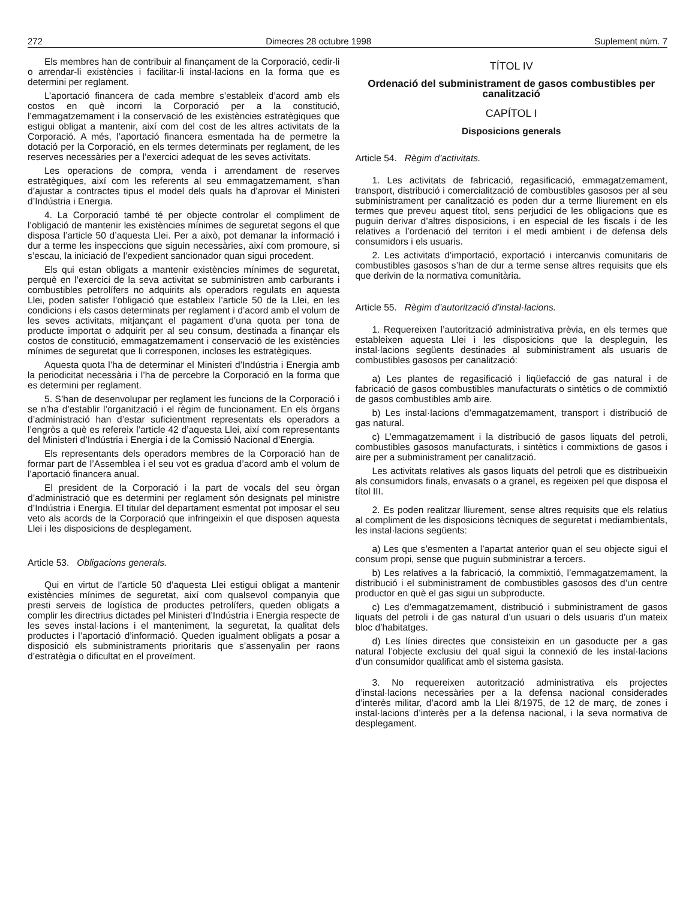272 Dimecres 28 octubre 1998 Suplement núm. 7
Els membres han de contribuir al finançament de la Corporació, cedir-li o arrendar-li existències i facilitar-li instal·lacions en la forma que es determini per reglament.
L’aportació financera de cada membre s’estableix d’acord amb els costos en què incorri la Corporació per a la constitució, l’emmagatzemament i la conservació de les existències estratègiques que estigui obligat a mantenir, així com del cost de les altres activitats de la Corporació. A més, l’aportació financera esmentada ha de permetre la dotació per la Corporació, en els termes determinats per reglament, de les reserves necessàries per a l’exercici adequat de les seves activitats.
Les operacions de compra, venda i arrendament de reserves estratègiques, així com les referents al seu emmagatzemament, s’han d’ajustar a contractes tipus el model dels quals ha d’aprovar el Ministeri d’Indústria i Energia.
4. La Corporació també té per objecte controlar el compliment de l’obligació de mantenir les existències mínimes de seguretat segons el que disposa l’article 50 d’aquesta Llei. Per a això, pot demanar la informació i dur a terme les inspeccions que siguin necessàries, així com promoure, si s’escau, la iniciació de l’expedient sancionador quan sigui procedent.
Els qui estan obligats a mantenir existències mínimes de seguretat, perquè en l’exercici de la seva activitat se subministren amb carburants i combustibles petrolífers no adquirits als operadors regulats en aquesta Llei, poden satisfer l’obligació que estableix l’article 50 de la Llei, en les condicions i els casos determinats per reglament i d’acord amb el volum de les seves activitats, mitjançant el pagament d’una quota per tona de producte importat o adquirit per al seu consum, destinada a finançar els costos de constitució, emmagatzemament i conservació de les existències mínimes de seguretat que li corresponen, incloses les estratègiques.
Aquesta quota l’ha de determinar el Ministeri d’Indústria i Energia amb la periodicitat necessària i l’ha de percebre la Corporació en la forma que es determini per reglament.
5. S’han de desenvolupar per reglament les funcions de la Corporació i se n’ha d’establir l’organització i el règim de funcionament. En els òrgans d’administració han d’estar suficientment representats els operadors a l’engròs a què es refereix l’article 42 d’aquesta Llei, així com representants del Ministeri d’Indústria i Energia i de la Comissió Nacional d’Energia.
Els representants dels operadors membres de la Corporació han de formar part de l’Assemblea i el seu vot es gradua d’acord amb el volum de l’aportació financera anual.
El president de la Corporació i la part de vocals del seu òrgan d’administració que es determini per reglament són designats pel ministre d’Indústria i Energia. El titular del departament esmentat pot imposar el seu veto als acords de la Corporació que infringeixin el que disposen aquesta Llei i les disposicions de desplegament.
Article 53. Obligacions generals.
Qui en virtut de l’article 50 d’aquesta Llei estigui obligat a mantenir existències mínimes de seguretat, així com qualsevol companyia que presti serveis de logística de productes petrolífers, queden obligats a complir les directrius dictades pel Ministeri d’Indústria i Energia respecte de les seves instal·lacions i el manteniment, la seguretat, la qualitat dels productes i l’aportació d’informació. Queden igualment obligats a posar a disposició els subministraments prioritaris que s’assenyalin per raons d’estratègia o dificultat en el proveïment.
TÍTOL IV
Ordenació del subministrament de gasos combustibles per canalització
CAPÍTOL I
Disposicions generals
Article 54. Règim d’activitats.
1. Les activitats de fabricació, regasificació, emmagatzemament, transport, distribució i comercialització de combustibles gasosos per al seu subministrament per canalització es poden dur a terme lliurement en els termes que preveu aquest títol, sens perjudici de les obligacions que es puguin derivar d’altres disposicions, i en especial de les fiscals i de les relatives a l’ordenació del territori i el medi ambient i de defensa dels consumidors i els usuaris.
2. Les activitats d’importació, exportació i intercanvis comunitaris de combustibles gasosos s’han de dur a terme sense altres requisits que els que derivin de la normativa comunitària.
Article 55. Règim d’autorització d’instal·lacions.
1. Requereixen l’autorització administrativa prèvia, en els termes que estableixen aquesta Llei i les disposicions que la despleguin, les instal·lacions següents destinades al subministrament als usuaris de combustibles gasosos per canalització:
a) Les plantes de regasificació i liqüefacció de gas natural i de fabricació de gasos combustibles manufacturats o sintètics o de commixtió de gasos combustibles amb aire.
b) Les instal·lacions d’emmagatzemament, transport i distribució de gas natural.
c) L’emmagatzemament i la distribució de gasos liquats del petroli, combustibles gasosos manufacturats, i sintètics i commixtions de gasos i aire per a subministrament per canalització.
Les activitats relatives als gasos liquats del petroli que es distribueixin als consumidors finals, envasats o a granel, es regeixen pel que disposa el títol III.
2. Es poden realitzar lliurement, sense altres requisits que els relatius al compliment de les disposicions tècniques de seguretat i mediambientals, les instal·lacions següents:
a) Les que s’esmenten a l’apartat anterior quan el seu objecte sigui el consum propi, sense que puguin subministrar a tercers.
b) Les relatives a la fabricació, la commixtió, l’emmagatzemament, la distribució i el subministrament de combustibles gasosos des d’un centre productor en què el gas sigui un subproducte.
c) Les d’emmagatzemament, distribució i subministrament de gasos liquats del petroli i de gas natural d’un usuari o dels usuaris d’un mateix bloc d’habitatges.
d) Les línies directes que consisteixin en un gasoducte per a gas natural l’objecte exclusiu del qual sigui la connexió de les instal·lacions d’un consumidor qualificat amb el sistema gasista.
3. No requereixen autorització administrativa els projectes d’instal·lacions necessàries per a la defensa nacional considerades d’interès militar, d’acord amb la Llei 8/1975, de 12 de març, de zones i instal·lacions d’interès per a la defensa nacional, i la seva normativa de desplegament.